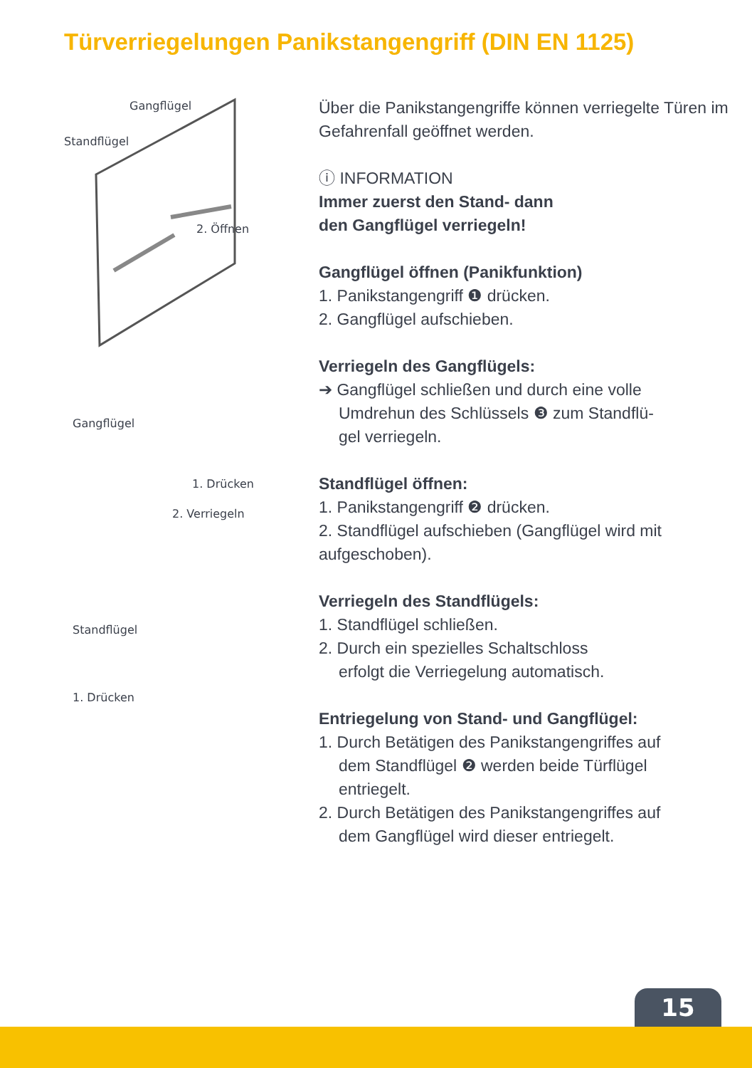Türverriegelungen Panikstangengriff (DIN EN 1125)
Gangflügel
Standflügel
2. Öffnen
Gangflügel
1. Drücken
2. Verriegeln
Standflügel
1. Drücken
Über die Panikstangengriffe können verriegelte Türen im Gefahrenfall geöffnet werden.
ⓘ INFORMATION
Immer zuerst den Stand- dann
den Gangflügel verriegeln!
Gangflügel öffnen (Panikfunktion)
1. Panikstangengriff ❶ drücken.
2. Gangflügel aufschieben.
Verriegeln des Gangflügels:
➔ Gangflügel schließen und durch eine volle
Umdrehun des Schlüssels ❸ zum Standflü-
gel verriegeln.
Standflügel öffnen:
1. Panikstangengriff ❷ drücken.
2. Standflügel aufschieben (Gangflügel wird mit aufgeschoben).
Verriegeln des Standflügels:
1. Standflügel schließen.
2. Durch ein spezielles Schaltschloss
erfolgt die Verriegelung automatisch.
Entriegelung von Stand- und Gangflügel:
1. Durch Betätigen des Panikstangengriffes auf
dem Standflügel ❷ werden beide Türflügel
entriegelt.
2. Durch Betätigen des Panikstangengriffes auf
dem Gangflügel wird dieser entriegelt.
15